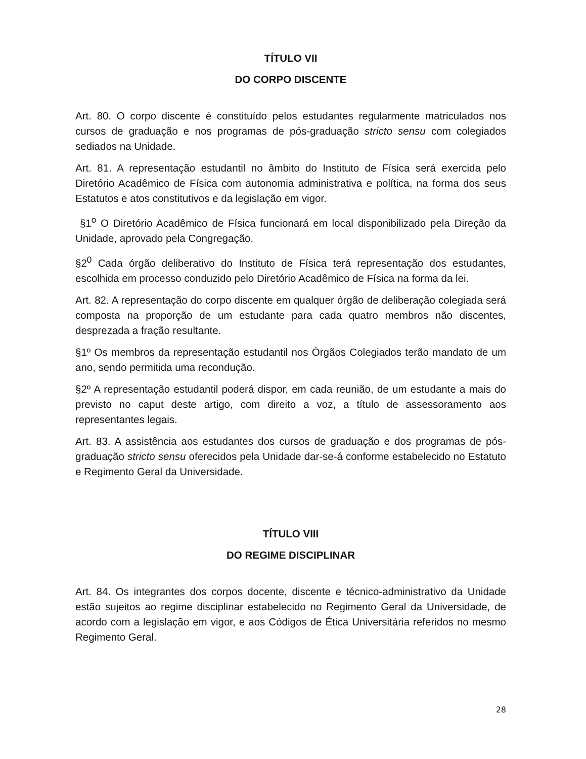TÍTULO VII
DO CORPO DISCENTE
Art. 80. O corpo discente é constituído pelos estudantes regularmente matriculados nos cursos de graduação e nos programas de pós-graduação stricto sensu com colegiados sediados na Unidade.
Art. 81. A representação estudantil no âmbito do Instituto de Física será exercida pelo Diretório Acadêmico de Física com autonomia administrativa e política, na forma dos seus Estatutos e atos constitutivos e da legislação em vigor.
§1<sup>o</sup> O Diretório Acadêmico de Física funcionará em local disponibilizado pela Direção da Unidade, aprovado pela Congregação.
§2<sup>0</sup> Cada órgão deliberativo do Instituto de Física terá representação dos estudantes, escolhida em processo conduzido pelo Diretório Acadêmico de Física na forma da lei.
Art. 82. A representação do corpo discente em qualquer órgão de deliberação colegiada será composta na proporção de um estudante para cada quatro membros não discentes, desprezada a fração resultante.
§1º Os membros da representação estudantil nos Órgãos Colegiados terão mandato de um ano, sendo permitida uma recondução.
§2º A representação estudantil poderá dispor, em cada reunião, de um estudante a mais do previsto no caput deste artigo, com direito a voz, a título de assessoramento aos representantes legais.
Art. 83. A assistência aos estudantes dos cursos de graduação e dos programas de pós-graduação stricto sensu oferecidos pela Unidade dar-se-á conforme estabelecido no Estatuto e Regimento Geral da Universidade.
TÍTULO VIII
DO REGIME DISCIPLINAR
Art. 84. Os integrantes dos corpos docente, discente e técnico-administrativo da Unidade estão sujeitos ao regime disciplinar estabelecido no Regimento Geral da Universidade, de acordo com a legislação em vigor, e aos Códigos de Ética Universitária referidos no mesmo Regimento Geral.
28